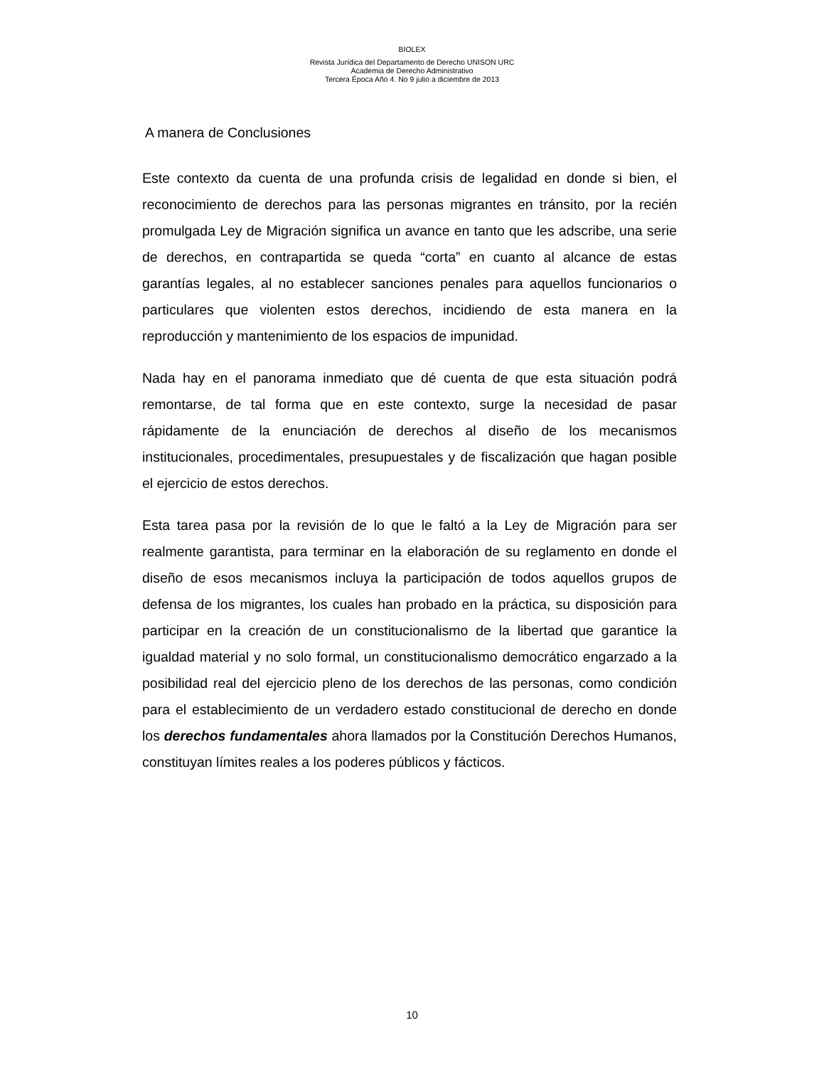BIOLEX
Revista Jurídica del Departamento de Derecho UNISON URC
Academia de Derecho Administrativo
Tercera Época Año 4. No 9 julio a diciembre de 2013
A manera de Conclusiones
Este contexto da cuenta de una profunda crisis de legalidad en donde si bien, el reconocimiento de derechos para las personas migrantes en tránsito, por la recién promulgada Ley de Migración significa un avance en tanto que les adscribe, una serie de derechos, en contrapartida se queda “corta” en cuanto al alcance de estas garantías legales, al no establecer sanciones penales para aquellos funcionarios o particulares que violenten estos derechos, incidiendo de esta manera en la reproducción y mantenimiento de los espacios de impunidad.
Nada hay en el panorama inmediato que dé cuenta de que esta situación podrá remontarse, de tal forma que en este contexto, surge la necesidad de pasar rápidamente de la enunciación de derechos al diseño de los mecanismos institucionales, procedimentales, presupuestales y de fiscalización que hagan posible el ejercicio de estos derechos.
Esta tarea pasa por la revisión de lo que le faltó a la Ley de Migración para ser realmente garantista, para terminar en la elaboración de su reglamento en donde el diseño de esos mecanismos incluya la participación de todos aquellos grupos de defensa de los migrantes, los cuales han probado en la práctica, su disposición para participar en la creación de un constitucionalismo de la libertad que garantice la igualdad material y no solo formal, un constitucionalismo democrático engarzado a la posibilidad real del ejercicio pleno de los derechos de las personas, como condición para el establecimiento de un verdadero estado constitucional de derecho en donde los derechos fundamentales ahora llamados por la Constitución Derechos Humanos, constituyan límites reales a los poderes públicos y fácticos.
10